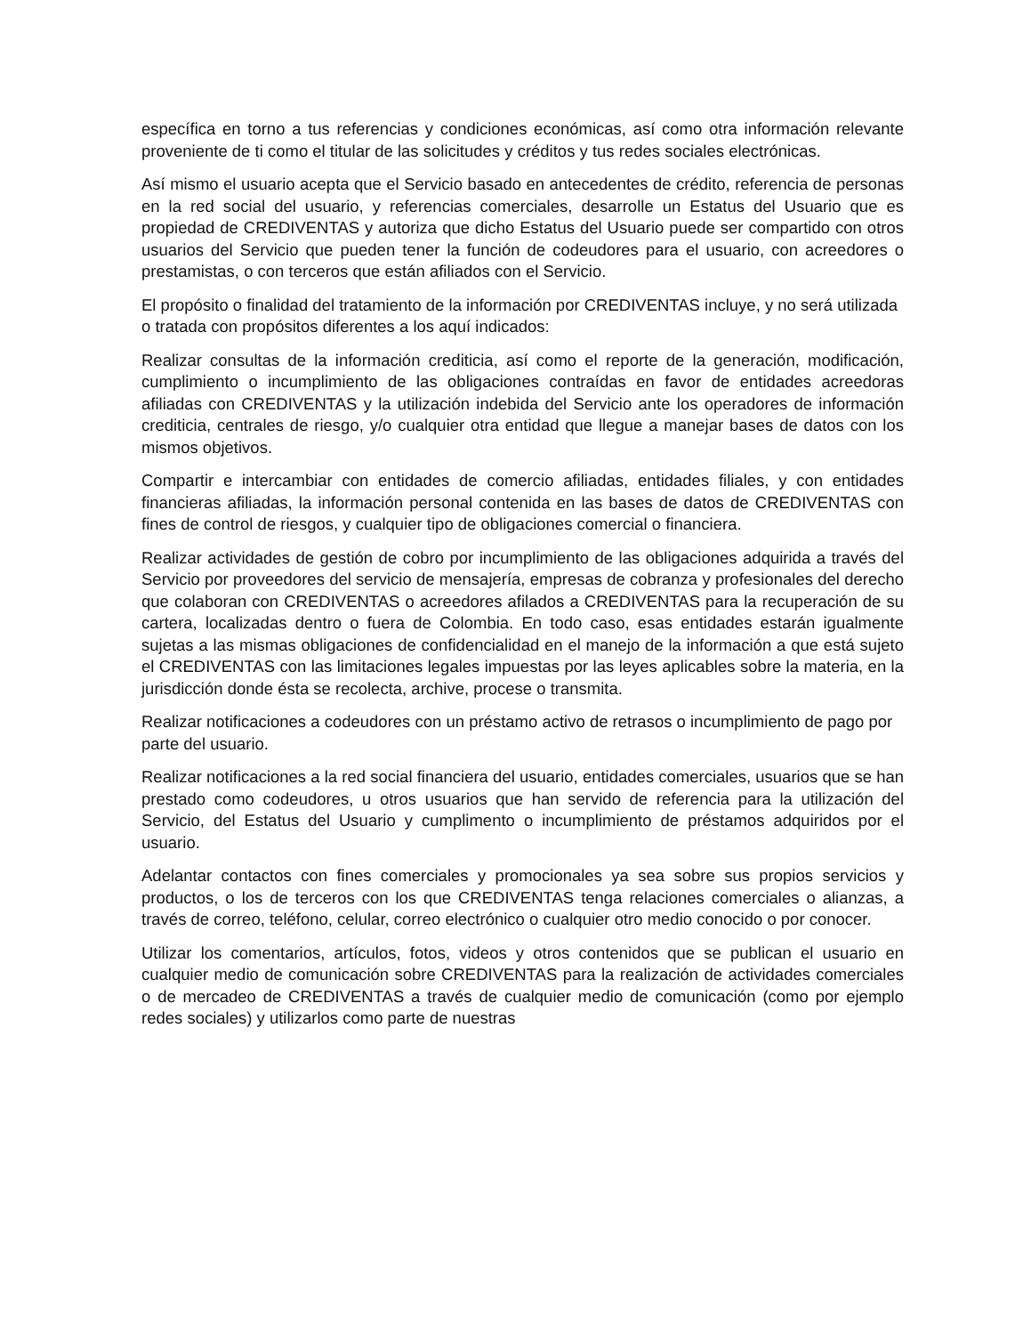específica en torno a tus referencias y condiciones económicas, así como otra información relevante proveniente de ti como el titular de las solicitudes y créditos y tus redes sociales electrónicas.
Así mismo el usuario acepta que el Servicio basado en antecedentes de crédito, referencia de personas en la red social del usuario, y referencias comerciales, desarrolle un Estatus del Usuario que es propiedad de CREDIVENTAS y autoriza que dicho Estatus del Usuario puede ser compartido con otros usuarios del Servicio que pueden tener la función de codeudores para el usuario, con acreedores o prestamistas, o con terceros que están afiliados con el Servicio.
El propósito o finalidad del tratamiento de la información por CREDIVENTAS incluye, y no será utilizada o tratada con propósitos diferentes a los aquí indicados:
Realizar consultas de la información crediticia, así como el reporte de la generación, modificación, cumplimiento o incumplimiento de las obligaciones contraídas en favor de entidades acreedoras afiliadas con CREDIVENTAS y la utilización indebida del Servicio ante los operadores de información crediticia, centrales de riesgo, y/o cualquier otra entidad que llegue a manejar bases de datos con los mismos objetivos.
Compartir e intercambiar con entidades de comercio afiliadas, entidades filiales, y con entidades financieras afiliadas, la información personal contenida en las bases de datos de CREDIVENTAS con fines de control de riesgos, y cualquier tipo de obligaciones comercial o financiera.
Realizar actividades de gestión de cobro por incumplimiento de las obligaciones adquirida a través del Servicio por proveedores del servicio de mensajería, empresas de cobranza y profesionales del derecho que colaboran con CREDIVENTAS o acreedores afilados a CREDIVENTAS para la recuperación de su cartera, localizadas dentro o fuera de Colombia. En todo caso, esas entidades estarán igualmente sujetas a las mismas obligaciones de confidencialidad en el manejo de la información a que está sujeto el CREDIVENTAS con las limitaciones legales impuestas por las leyes aplicables sobre la materia, en la jurisdicción donde ésta se recolecta, archive, procese o transmita.
Realizar notificaciones a codeudores con un préstamo activo de retrasos o incumplimiento de pago por parte del usuario.
Realizar notificaciones a la red social financiera del usuario, entidades comerciales, usuarios que se han prestado como codeudores, u otros usuarios que han servido de referencia para la utilización del Servicio, del Estatus del Usuario y cumplimento o incumplimiento de préstamos adquiridos por el usuario.
Adelantar contactos con fines comerciales y promocionales ya sea sobre sus propios servicios y productos, o los de terceros con los que CREDIVENTAS tenga relaciones comerciales o alianzas, a través de correo, teléfono, celular, correo electrónico o cualquier otro medio conocido o por conocer.
Utilizar los comentarios, artículos, fotos, videos y otros contenidos que se publican el usuario en cualquier medio de comunicación sobre CREDIVENTAS para la realización de actividades comerciales o de mercadeo de CREDIVENTAS a través de cualquier medio de comunicación (como por ejemplo redes sociales) y utilizarlos como parte de nuestras